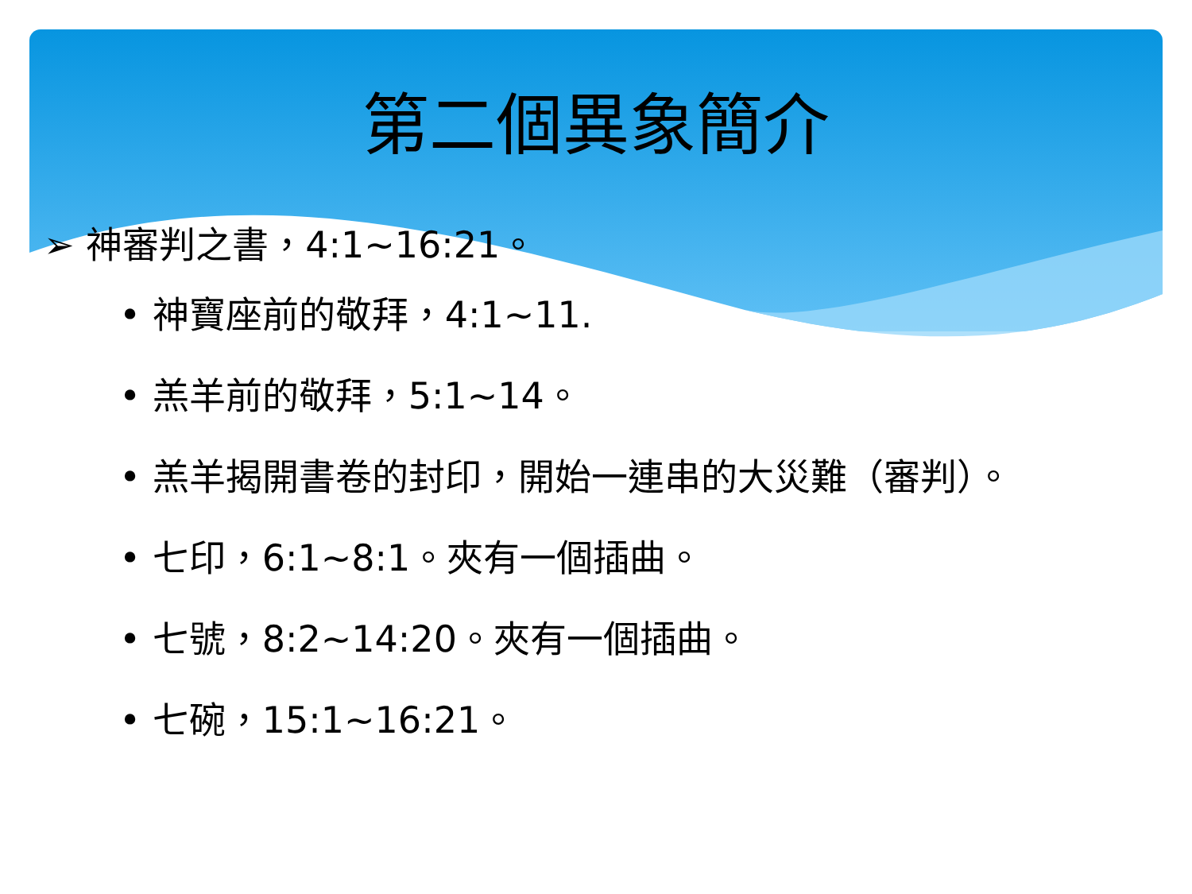第二個異象簡介
➢ 神審判之書，4:1~16:21。
• 神寶座前的敬拜，4:1~11.
• 羔羊前的敬拜，5:1~14。
• 羔羊揭開書卷的封印，開始一連串的大災難（審判）。
• 七印，6:1~8:1。夾有一個插曲。
• 七號，8:2~14:20。夾有一個插曲。
• 七碗，15:1~16:21。